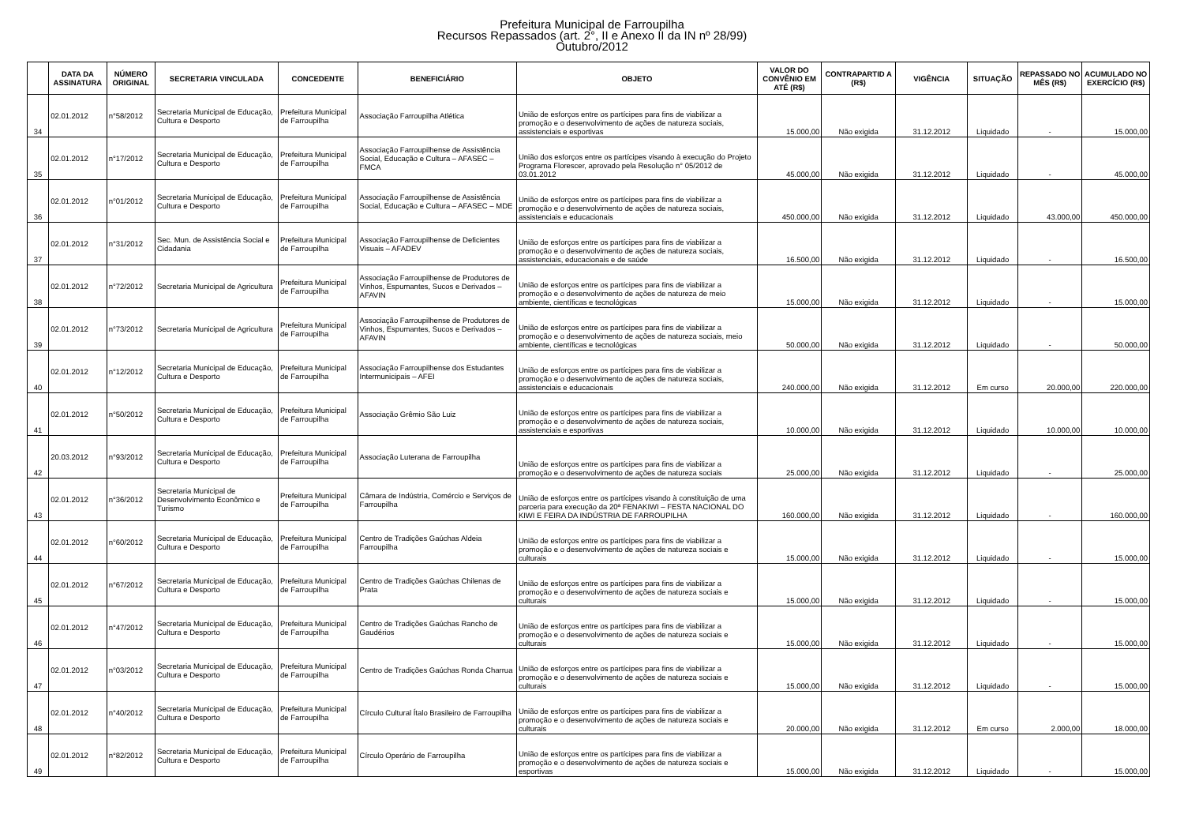Prefeitura Municipal de Farroupilha
Recursos Repassados (art. 2°, II e Anexo II da IN nº 28/99)
Outubro/2012
| | DATA DA ASSINATURA | NÚMERO ORIGINAL | SECRETARIA VINCULADA | CONCEDENTE | BENEFICIÁRIO | OBJETO | VALOR DO CONVÊNIO EM ATÉ (R$) | CONTRAPARTID A (R$) | VIGÊNCIA | SITUAÇÃO | REPASSADO NO MÊS (R$) | ACUMULADO NO EXERCÍCIO (R$) |
| --- | --- | --- | --- | --- | --- | --- | --- | --- | --- | --- | --- | --- |
| 34 | 02.01.2012 | n°58/2012 | Secretaria Municipal de Educação, Cultura e Desporto | Prefeitura Municipal de Farroupilha | Associação Farroupilha Atlética | União de esforços entre os partícipes para fins de viabilizar a promoção e o desenvolvimento de ações de natureza sociais, assistenciais e esportivas | 15.000,00 | Não exigida | 31.12.2012 | Liquidado | - | 15.000,00 |
| 35 | 02.01.2012 | n°17/2012 | Secretaria Municipal de Educação, Cultura e Desporto | Prefeitura Municipal de Farroupilha | Associação Farroupilhense de Assistência Social, Educação e Cultura – AFASEC – FMCA | União dos esforços entre os partícipes visando à execução do Projeto Programa Florescer, aprovado pela Resolução n° 05/2012 de 03.01.2012 | 45.000,00 | Não exigida | 31.12.2012 | Liquidado | - | 45.000,00 |
| 36 | 02.01.2012 | n°01/2012 | Secretaria Municipal de Educação, Cultura e Desporto | Prefeitura Municipal de Farroupilha | Associação Farroupilhense de Assistência Social, Educação e Cultura – AFASEC – MDE | União de esforços entre os partícipes para fins de viabilizar a promoção e o desenvolvimento de ações de natureza sociais, assistenciais e educacionais | 450.000,00 | Não exigida | 31.12.2012 | Liquidado | 43.000,00 | 450.000,00 |
| 37 | 02.01.2012 | n°31/2012 | Sec. Mun. de Assistência Social e Cidadania | Prefeitura Municipal de Farroupilha | Associação Farroupilhense de Deficientes Visuais – AFADEV | União de esforços entre os partícipes para fins de viabilizar a promoção e o desenvolvimento de ações de natureza sociais, assistenciais, educacionais e de saúde | 16.500,00 | Não exigida | 31.12.2012 | Liquidado | - | 16.500,00 |
| 38 | 02.01.2012 | n°72/2012 | Secretaria Municipal de Agricultura | Prefeitura Municipal de Farroupilha | Associação Farroupilhense de Produtores de Vinhos, Espumantes, Sucos e Derivados – AFAVIN | União de esforços entre os partícipes para fins de viabilizar a promoção e o desenvolvimento de ações de natureza de meio ambiente, científicas e tecnológicas | 15.000,00 | Não exigida | 31.12.2012 | Liquidado | - | 15.000,00 |
| 39 | 02.01.2012 | n°73/2012 | Secretaria Municipal de Agricultura | Prefeitura Municipal de Farroupilha | Associação Farroupilhense de Produtores de Vinhos, Espumantes, Sucos e Derivados – AFAVIN | União de esforços entre os partícipes para fins de viabilizar a promoção e o desenvolvimento de ações de natureza sociais, meio ambiente, científicas e tecnológicas | 50.000,00 | Não exigida | 31.12.2012 | Liquidado | - | 50.000,00 |
| 40 | 02.01.2012 | n°12/2012 | Secretaria Municipal de Educação, Cultura e Desporto | Prefeitura Municipal de Farroupilha | Associação Farroupilhense dos Estudantes Intermunicipais – AFEI | União de esforços entre os partícipes para fins de viabilizar a promoção e o desenvolvimento de ações de natureza sociais, assistenciais e educacionais | 240.000,00 | Não exigida | 31.12.2012 | Em curso | 20.000,00 | 220.000,00 |
| 41 | 02.01.2012 | n°50/2012 | Secretaria Municipal de Educação, Cultura e Desporto | Prefeitura Municipal de Farroupilha | Associação Grêmio São Luiz | União de esforços entre os partícipes para fins de viabilizar a promoção e o desenvolvimento de ações de natureza sociais, assistenciais e esportivas | 10.000,00 | Não exigida | 31.12.2012 | Liquidado | 10.000,00 | 10.000,00 |
| 42 | 20.03.2012 | n°93/2012 | Secretaria Municipal de Educação, Cultura e Desporto | Prefeitura Municipal de Farroupilha | Associação Luterana de Farroupilha | União de esforços entre os partícipes para fins de viabilizar a promoção e o desenvolvimento de ações de natureza sociais | 25.000,00 | Não exigida | 31.12.2012 | Liquidado | - | 25.000,00 |
| 43 | 02.01.2012 | n°36/2012 | Secretaria Municipal de Desenvolvimento Econômico e Turismo | Prefeitura Municipal de Farroupilha | Câmara de Indústria, Comércio e Serviços de Farroupilha | União de esforços entre os partícipes visando à constituição de uma parceria para execução da 20ª FENAKIWI – FESTA NACIONAL DO KIWI E FEIRA DA INDÚSTRIA DE FARROUPILHA | 160.000,00 | Não exigida | 31.12.2012 | Liquidado | - | 160.000,00 |
| 44 | 02.01.2012 | n°60/2012 | Secretaria Municipal de Educação, Cultura e Desporto | Prefeitura Municipal de Farroupilha | Centro de Tradições Gaúchas Aldeia Farroupilha | União de esforços entre os partícipes para fins de viabilizar a promoção e o desenvolvimento de ações de natureza sociais e culturais | 15.000,00 | Não exigida | 31.12.2012 | Liquidado | - | 15.000,00 |
| 45 | 02.01.2012 | n°67/2012 | Secretaria Municipal de Educação, Cultura e Desporto | Prefeitura Municipal de Farroupilha | Centro de Tradições Gaúchas Chilenas de Prata | União de esforços entre os partícipes para fins de viabilizar a promoção e o desenvolvimento de ações de natureza sociais e culturais | 15.000,00 | Não exigida | 31.12.2012 | Liquidado | - | 15.000,00 |
| 46 | 02.01.2012 | n°47/2012 | Secretaria Municipal de Educação, Cultura e Desporto | Prefeitura Municipal de Farroupilha | Centro de Tradições Gaúchas Rancho de Gaudérios | União de esforços entre os partícipes para fins de viabilizar a promoção e o desenvolvimento de ações de natureza sociais e culturais | 15.000,00 | Não exigida | 31.12.2012 | Liquidado | - | 15.000,00 |
| 47 | 02.01.2012 | n°03/2012 | Secretaria Municipal de Educação, Cultura e Desporto | Prefeitura Municipal de Farroupilha | Centro de Tradições Gaúchas Ronda Charrua | União de esforços entre os partícipes para fins de viabilizar a promoção e o desenvolvimento de ações de natureza sociais e culturais | 15.000,00 | Não exigida | 31.12.2012 | Liquidado | - | 15.000,00 |
| 48 | 02.01.2012 | n°40/2012 | Secretaria Municipal de Educação, Cultura e Desporto | Prefeitura Municipal de Farroupilha | Círculo Cultural Ítalo Brasileiro de Farroupilha | União de esforços entre os partícipes para fins de viabilizar a promoção e o desenvolvimento de ações de natureza sociais e culturais | 20.000,00 | Não exigida | 31.12.2012 | Em curso | 2.000,00 | 18.000,00 |
| 49 | 02.01.2012 | n°82/2012 | Secretaria Municipal de Educação, Cultura e Desporto | Prefeitura Municipal de Farroupilha | Círculo Operário de Farroupilha | União de esforços entre os partícipes para fins de viabilizar a promoção e o desenvolvimento de ações de natureza sociais e esportivas | 15.000,00 | Não exigida | 31.12.2012 | Liquidado | - | 15.000,00 |